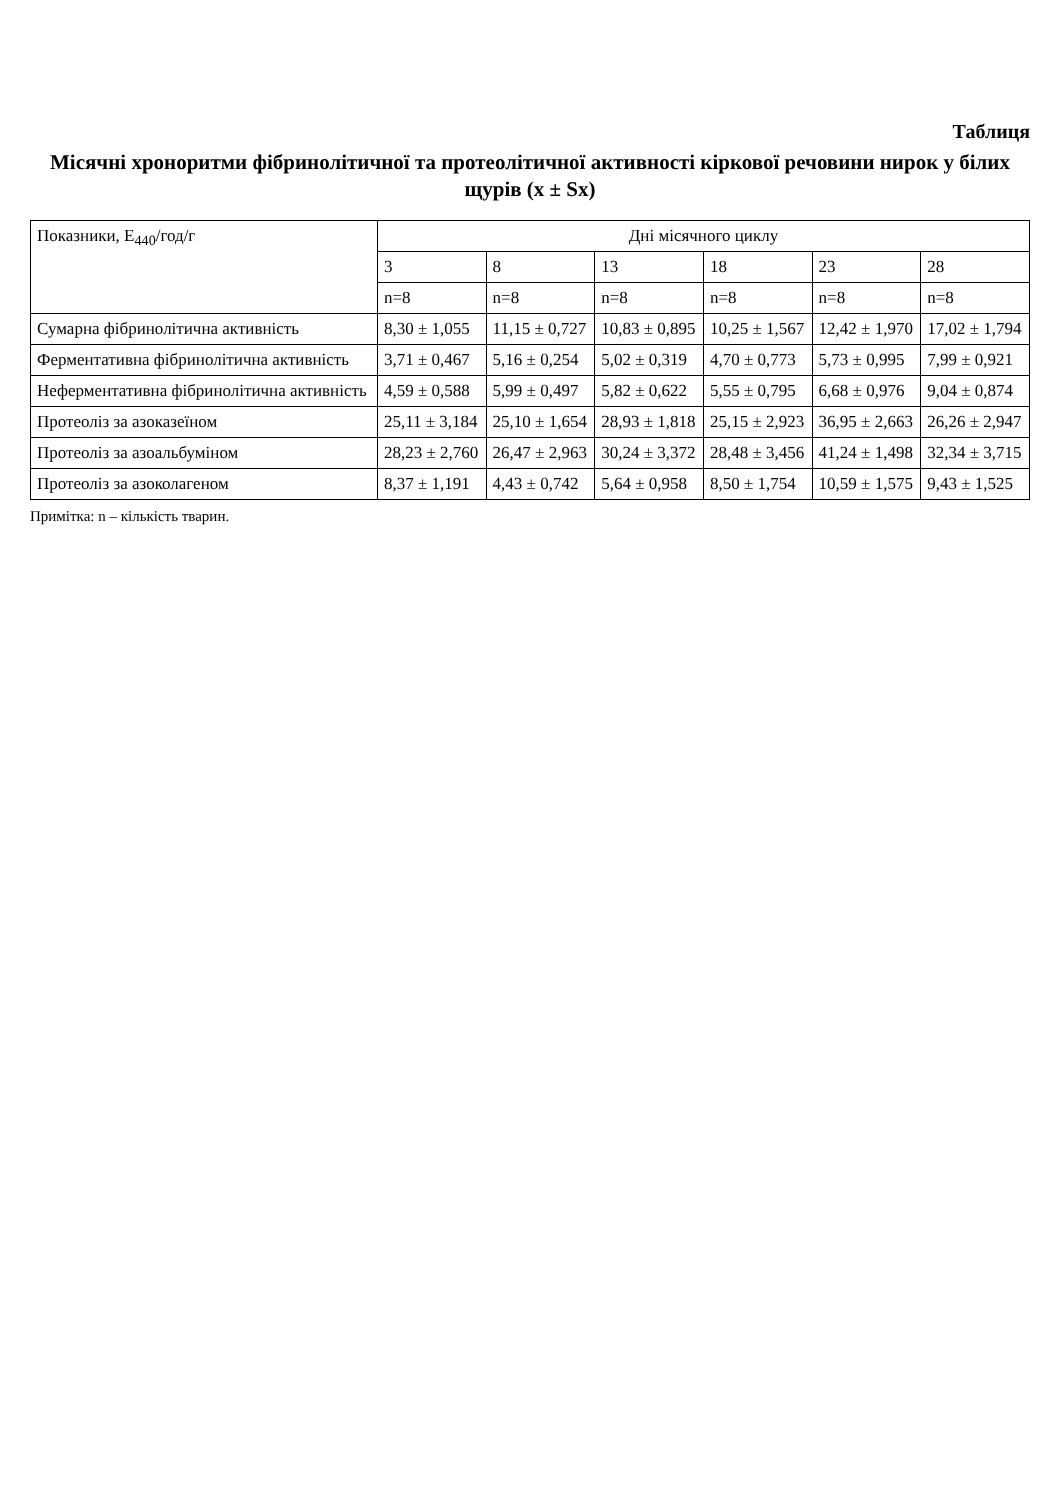Таблиця
Місячні хроноритми фібринолітичної та протеолітичної активності кіркової речовини нирок у білих щурів (x ± Sx)
| Показники, E<sub>440</sub>/год/г | Дні місячного циклу | | | | | |
| --- | --- | --- | --- | --- | --- | --- |
| | 3 | 8 | 13 | 18 | 23 | 28 |
| | n=8 | n=8 | n=8 | n=8 | n=8 | n=8 |
| Сумарна фібринолітична активність | 8,30 ± 1,055 | 11,15 ± 0,727 | 10,83 ± 0,895 | 10,25 ± 1,567 | 12,42 ± 1,970 | 17,02 ± 1,794 |
| Ферментативна фібринолітична активність | 3,71 ± 0,467 | 5,16 ± 0,254 | 5,02 ± 0,319 | 4,70 ± 0,773 | 5,73 ± 0,995 | 7,99 ± 0,921 |
| Неферментативна фібринолітична активність | 4,59 ± 0,588 | 5,99 ± 0,497 | 5,82 ± 0,622 | 5,55 ± 0,795 | 6,68 ± 0,976 | 9,04 ± 0,874 |
| Протеоліз за азоказеїном | 25,11 ± 3,184 | 25,10 ± 1,654 | 28,93 ± 1,818 | 25,15 ± 2,923 | 36,95 ± 2,663 | 26,26 ± 2,947 |
| Протеоліз за азоальбуміном | 28,23 ± 2,760 | 26,47 ± 2,963 | 30,24 ± 3,372 | 28,48 ± 3,456 | 41,24 ± 1,498 | 32,34 ± 3,715 |
| Протеоліз за азоколагеном | 8,37 ± 1,191 | 4,43 ± 0,742 | 5,64 ± 0,958 | 8,50 ± 1,754 | 10,59 ± 1,575 | 9,43 ± 1,525 |
Примітка: n – кількість тварин.